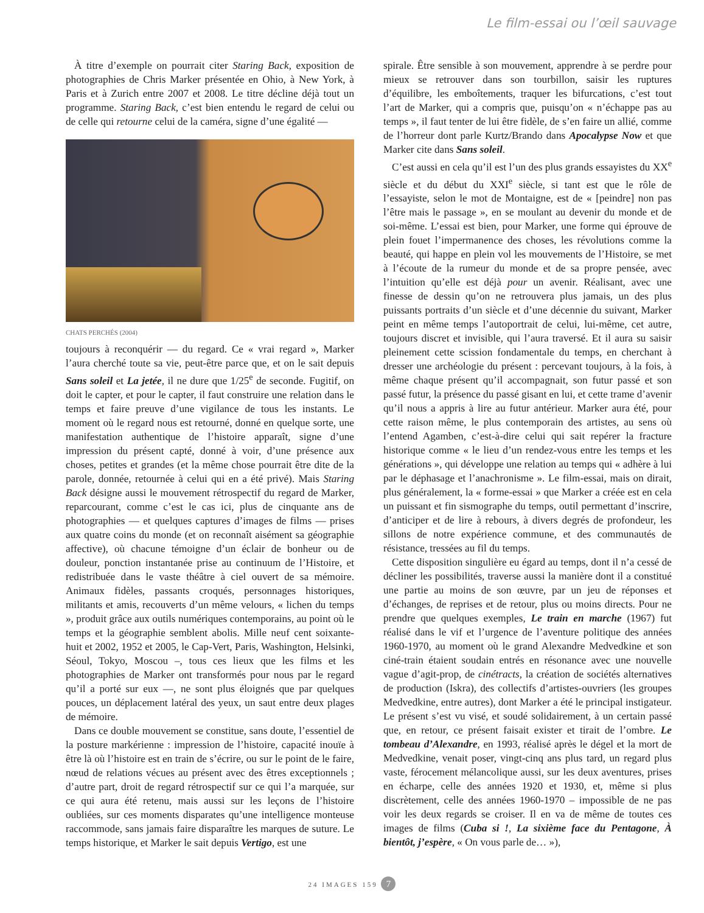Le film-essai ou l’œil sauvage
À titre d’exemple on pourrait citer Staring Back, exposition de photographies de Chris Marker présentée en Ohio, à New York, à Paris et à Zurich entre 2007 et 2008. Le titre décline déjà tout un programme. Staring Back, c’est bien entendu le regard de celui ou de celle qui retourne celui de la caméra, signe d’une égalité —
CHATS PERCHÉS (2004)
toujours à reconquérir — du regard. Ce « vrai regard », Marker l’aura cherché toute sa vie, peut-être parce que, et on le sait depuis Sans soleil et La jetée, il ne dure que 1/25<sup>e</sup> de seconde. Fugitif, on doit le capter, et pour le capter, il faut construire une relation dans le temps et faire preuve d’une vigilance de tous les instants. Le moment où le regard nous est retourné, donné en quelque sorte, une manifestation authentique de l’histoire apparaît, signe d’une impression du présent capté, donné à voir, d’une présence aux choses, petites et grandes (et la même chose pourrait être dite de la parole, donnée, retournée à celui qui en a été privé). Mais Staring Back désigne aussi le mouvement rétrospectif du regard de Marker, reparcourant, comme c’est le cas ici, plus de cinquante ans de photographies — et quelques captures d’images de films — prises aux quatre coins du monde (et on reconnaît aisément sa géographie affective), où chacune témoigne d’un éclair de bonheur ou de douleur, ponction instantanée prise au continuum de l’Histoire, et redistribuée dans le vaste théâtre à ciel ouvert de sa mémoire. Animaux fidèles, passants croqués, personnages historiques, militants et amis, recouverts d’un même velours, « lichen du temps », produit grâce aux outils numériques contemporains, au point où le temps et la géographie semblent abolis. Mille neuf cent soixante-huit et 2002, 1952 et 2005, le Cap-Vert, Paris, Washington, Helsinki, Séoul, Tokyo, Moscou –, tous ces lieux que les films et les photographies de Marker ont transformés pour nous par le regard qu’il a porté sur eux —, ne sont plus éloignés que par quelques pouces, un déplacement latéral des yeux, un saut entre deux plages de mémoire.
Dans ce double mouvement se constitue, sans doute, l’essentiel de la posture markérienne : impression de l’histoire, capacité inouïe à être là où l’histoire est en train de s’écrire, ou sur le point de le faire, nœud de relations vécues au présent avec des êtres exceptionnels ; d’autre part, droit de regard rétrospectif sur ce qui l’a marquée, sur ce qui aura été retenu, mais aussi sur les leçons de l’histoire oubliées, sur ces moments disparates qu’une intelligence monteuse raccommode, sans jamais faire disparaître les marques de suture. Le temps historique, et Marker le sait depuis Vertigo, est une
spirale. Être sensible à son mouvement, apprendre à se perdre pour mieux se retrouver dans son tourbillon, saisir les ruptures d’équilibre, les emboîtements, traquer les bifurcations, c’est tout l’art de Marker, qui a compris que, puisqu’on « n’échappe pas au temps », il faut tenter de lui être fidèle, de s’en faire un allié, comme de l’horreur dont parle Kurtz/Brando dans Apocalypse Now et que Marker cite dans Sans soleil.
C’est aussi en cela qu’il est l’un des plus grands essayistes du XX<sup>e</sup> siècle et du début du XXI<sup>e</sup> siècle, si tant est que le rôle de l’essayiste, selon le mot de Montaigne, est de « [peindre] non pas l’être mais le passage », en se moulant au devenir du monde et de soi-même. L’essai est bien, pour Marker, une forme qui éprouve de plein fouet l’impermanence des choses, les révolutions comme la beauté, qui happe en plein vol les mouvements de l’Histoire, se met à l’écoute de la rumeur du monde et de sa propre pensée, avec l’intuition qu’elle est déjà pour un avenir. Réalisant, avec une finesse de dessin qu’on ne retrouvera plus jamais, un des plus puissants portraits d’un siècle et d’une décennie du suivant, Marker peint en même temps l’autoportrait de celui, lui-même, cet autre, toujours discret et invisible, qui l’aura traversé. Et il aura su saisir pleinement cette scission fondamentale du temps, en cherchant à dresser une archéologie du présent : percevant toujours, à la fois, à même chaque présent qu’il accompagnait, son futur passé et son passé futur, la présence du passé gisant en lui, et cette trame d’avenir qu’il nous a appris à lire au futur antérieur. Marker aura été, pour cette raison même, le plus contemporain des artistes, au sens où l’entend Agamben, c’est-à-dire celui qui sait repérer la fracture historique comme « le lieu d’un rendez-vous entre les temps et les générations », qui développe une relation au temps qui « adhère à lui par le déphasage et l’anachronisme ». Le film-essai, mais on dirait, plus généralement, la « forme-essai » que Marker a créée est en cela un puissant et fin sismographe du temps, outil permettant d’inscrire, d’anticiper et de lire à rebours, à divers degrés de profondeur, les sillons de notre expérience commune, et des communautés de résistance, tressées au fil du temps.
Cette disposition singulière eu égard au temps, dont il n’a cessé de décliner les possibilités, traverse aussi la manière dont il a constitué une partie au moins de son œuvre, par un jeu de réponses et d’échanges, de reprises et de retour, plus ou moins directs. Pour ne prendre que quelques exemples, Le train en marche (1967) fut réalisé dans le vif et l’urgence de l’aventure politique des années 1960-1970, au moment où le grand Alexandre Medvedkine et son ciné-train étaient soudain entrés en résonance avec une nouvelle vague d’agit-prop, de cinétracts, la création de sociétés alternatives de production (Iskra), des collectifs d’artistes-ouvriers (les groupes Medvedkine, entre autres), dont Marker a été le principal instigateur. Le présent s’est vu visé, et soudé solidairement, à un certain passé que, en retour, ce présent faisait exister et tirait de l’ombre. Le tombeau d’Alexandre, en 1993, réalisé après le dégel et la mort de Medvedkine, venait poser, vingt-cinq ans plus tard, un regard plus vaste, férocement mélancolique aussi, sur les deux aventures, prises en écharpe, celle des années 1920 et 1930, et, même si plus discrètement, celle des années 1960-1970 – impossible de ne pas voir les deux regards se croiser. Il en va de même de toutes ces images de films (Cuba si !, La sixième face du Pentagone, À bientôt, j’espère, « On vous parle de… »),
24 IMAGES 159 7